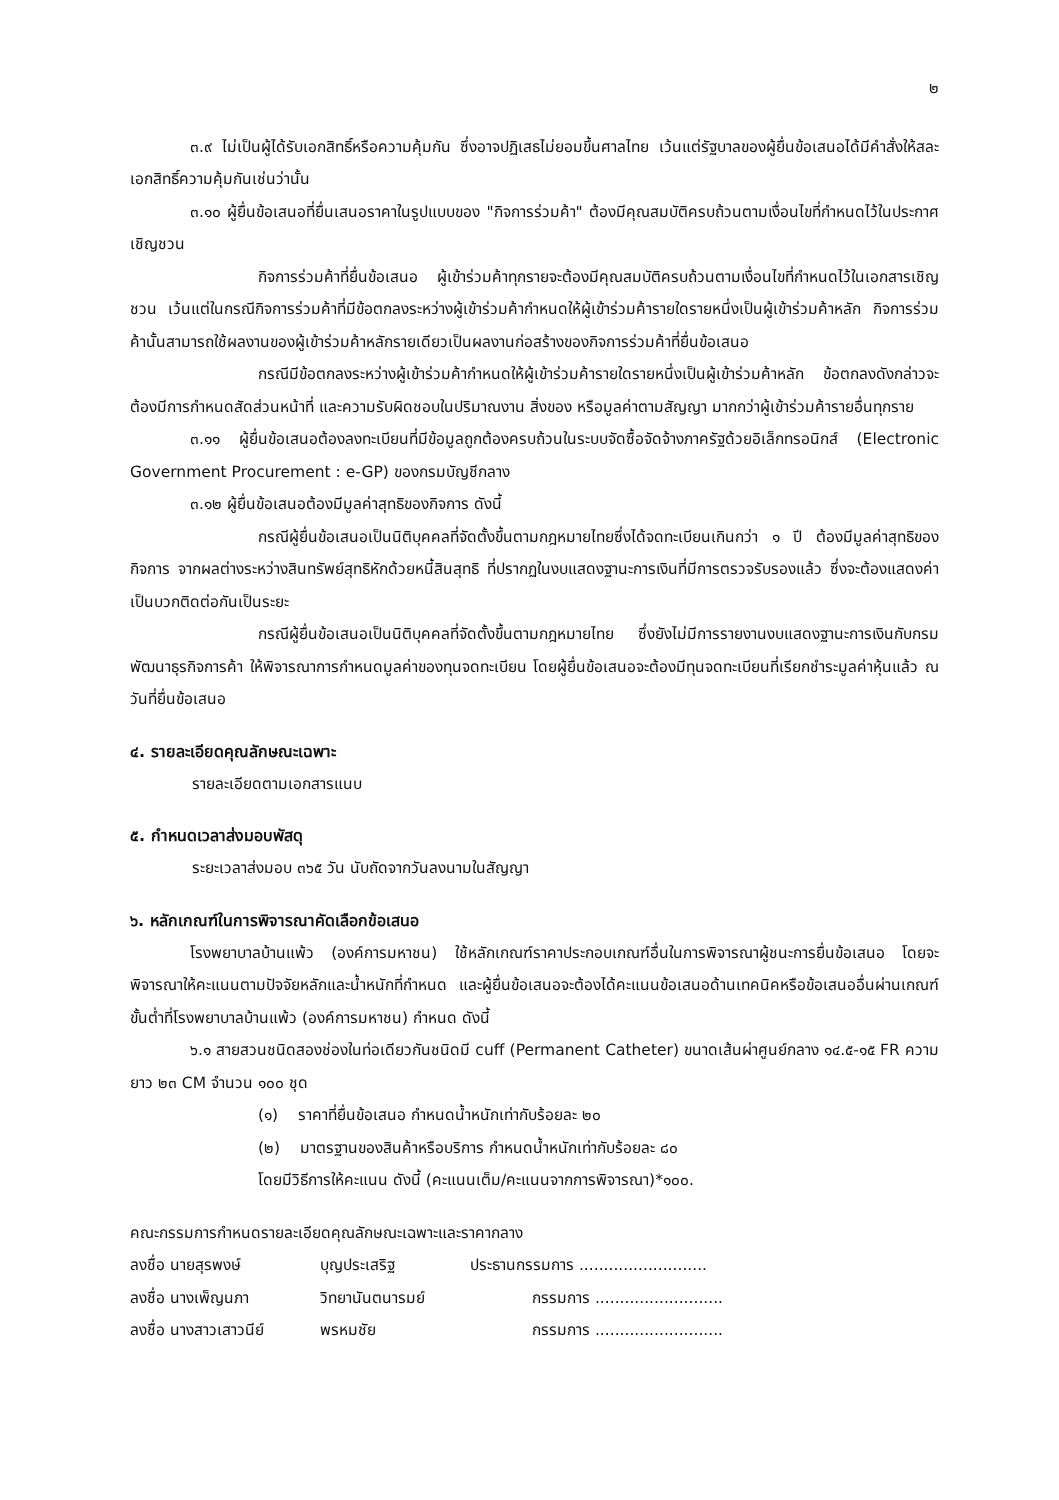๒
๓.๙ ไม่เป็นผู้ได้รับเอกสิทธิ์หรือความคุ้มกัน ซึ่งอาจปฏิเสธไม่ยอมขึ้นศาลไทย เว้นแต่รัฐบาลของผู้ยื่นข้อเสนอได้มีคำสั่งให้สละเอกสิทธิ์ความคุ้มกันเช่นว่านั้น
๓.๑๐ ผู้ยื่นข้อเสนอที่ยื่นเสนอราคาในรูปแบบของ "กิจการร่วมค้า" ต้องมีคุณสมบัติครบถ้วนตามเงื่อนไขที่กำหนดไว้ในประกาศเชิญชวน
กิจการร่วมค้าที่ยื่นข้อเสนอ ผู้เข้าร่วมค้าทุกรายจะต้องมีคุณสมบัติครบถ้วนตามเงื่อนไขที่กำหนดไว้ในเอกสารเชิญชวน เว้นแต่ในกรณีกิจการร่วมค้าที่มีข้อตกลงระหว่างผู้เข้าร่วมค้ากำหนดให้ผู้เข้าร่วมค้ารายใดรายหนึ่งเป็นผู้เข้าร่วมค้าหลัก กิจการร่วมค้านั้นสามารถใช้ผลงานของผู้เข้าร่วมค้าหลักรายเดียวเป็นผลงานก่อสร้างของกิจการร่วมค้าที่ยื่นข้อเสนอ
กรณีมีข้อตกลงระหว่างผู้เข้าร่วมค้ากำหนดให้ผู้เข้าร่วมค้ารายใดรายหนึ่งเป็นผู้เข้าร่วมค้าหลัก ข้อตกลงดังกล่าวจะต้องมีการกำหนดสัดส่วนหน้าที่ และความรับผิดชอบในปริมาณงาน สิ่งของ หรือมูลค่าตามสัญญา มากกว่าผู้เข้าร่วมค้ารายอื่นทุกราย
๓.๑๑ ผู้ยื่นข้อเสนอต้องลงทะเบียนที่มีข้อมูลถูกต้องครบถ้วนในระบบจัดซื้อจัดจ้างภาครัฐด้วยอิเล็กทรอนิกส์ (Electronic Government Procurement : e-GP) ของกรมบัญชีกลาง
๓.๑๒ ผู้ยื่นข้อเสนอต้องมีมูลค่าสุทธิของกิจการ ดังนี้
กรณีผู้ยื่นข้อเสนอเป็นนิติบุคคลที่จัดตั้งขึ้นตามกฎหมายไทยซึ่งได้จดทะเบียนเกินกว่า ๑ ปี ต้องมีมูลค่าสุทธิของกิจการ จากผลต่างระหว่างสินทรัพย์สุทธิหักด้วยหนี้สินสุทธิ ที่ปรากฏในงบแสดงฐานะการเงินที่มีการตรวจรับรองแล้ว ซึ่งจะต้องแสดงค่าเป็นบวกติดต่อกันเป็นระยะ
กรณีผู้ยื่นข้อเสนอเป็นนิติบุคคลที่จัดตั้งขึ้นตามกฎหมายไทย ซึ่งยังไม่มีการรายงานงบแสดงฐานะการเงินกับกรมพัฒนาธุรกิจการค้า ให้พิจารณาการกำหนดมูลค่าของทุนจดทะเบียน โดยผู้ยื่นข้อเสนอจะต้องมีทุนจดทะเบียนที่เรียกชำระมูลค่าหุ้นแล้ว ณ วันที่ยื่นข้อเสนอ
๔. รายละเอียดคุณลักษณะเฉพาะ
รายละเอียดตามเอกสารแนบ
๕. กำหนดเวลาส่งมอบพัสดุ
ระยะเวลาส่งมอบ ๓๖๕ วัน นับถัดจากวันลงนามในสัญญา
๖. หลักเกณฑ์ในการพิจารณาคัดเลือกข้อเสนอ
โรงพยาบาลบ้านแพ้ว (องค์การมหาชน) ใช้หลักเกณฑ์ราคาประกอบเกณฑ์อื่นในการพิจารณาผู้ชนะการยื่นข้อเสนอ โดยจะพิจารณาให้คะแนนตามปัจจัยหลักและน้ำหนักที่กำหนด และผู้ยื่นข้อเสนอจะต้องได้คะแนนข้อเสนอด้านเทคนิคหรือข้อเสนออื่นผ่านเกณฑ์ขั้นต่ำที่โรงพยาบาลบ้านแพ้ว (องค์การมหาชน) กำหนด ดังนี้
๖.๑ สายสวนชนิดสองช่องในท่อเดียวกันชนิดมี cuff (Permanent Catheter) ขนาดเส้นผ่าศูนย์กลาง ๑๔.๕-๑๕ FR ความยาว ๒๓ CM จำนวน ๑๐๐ ชุด
(๑) ราคาที่ยื่นข้อเสนอ กำหนดน้ำหนักเท่ากับร้อยละ ๒๐
(๒) มาตรฐานของสินค้าหรือบริการ กำหนดน้ำหนักเท่ากับร้อยละ ๘๐
โดยมีวิธีการให้คะแนน ดังนี้ (คะแนนเต็ม/คะแนนจากการพิจารณา)*๑๐๐.
คณะกรรมการกำหนดรายละเอียดคุณลักษณะเฉพาะและราคากลาง
ลงชื่อ นายสุรพงษ์ บุญประเสริฐ ประธานกรรมการ ..........................
ลงชื่อ นางเพ็ญนภา วิทยานันตนารมย์ กรรมการ ..........................
ลงชื่อ นางสาวเสาวนีย์ พรหมชัย กรรมการ ..........................